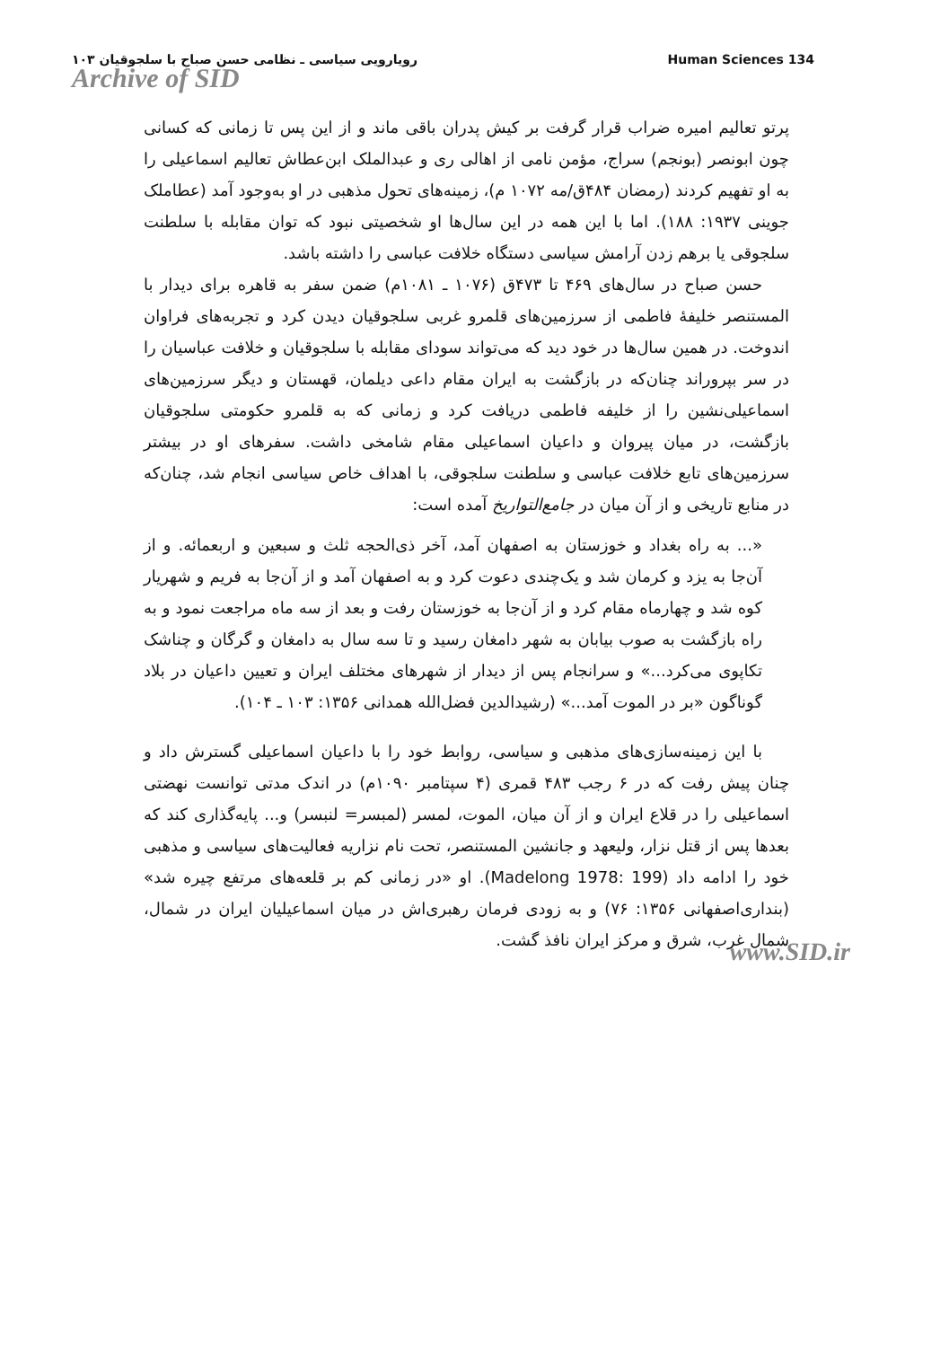رویارویی سیاسی ـ نظامی حسن صباح با سلجوقیان ۱۰۳ Human Sciences 134
Archive of SID
پرتو تعالیم امیره ضراب قرار گرفت بر کیش پدران باقی ماند و از این پس تا زمانی که کسانی چون ابونصر (بونجم) سراج، مؤمن نامی از اهالی ری و عبدالملک ابن‌عطاش تعالیم اسماعیلی را به او تفهیم کردند (رمضان ۴۸۴ق/مه ۱۰۷۲ م)، زمینه‌های تحول مذهبی در او به‌وجود آمد (عطاملک جوینی ۱۹۳۷: ۱۸۸). اما با این همه در این سال‌ها او شخصیتی نبود که توان مقابله با سلطنت سلجوقی یا برهم زدن آرامش سیاسی دستگاه خلافت عباسی را داشته باشد.
حسن صباح در سال‌های ۴۶۹ تا ۴۷۳ق (۱۰۷۶ ـ ۱۰۸۱م) ضمن سفر به قاهره برای دیدار با المستنصر خلیفهٔ فاطمی از سرزمین‌های قلمرو غربی سلجوقیان دیدن کرد و تجربه‌های فراوان اندوخت. در همین سال‌ها در خود دید که می‌تواند سودای مقابله با سلجوقیان و خلافت عباسیان را در سر بپروراند چنان‌که در بازگشت به ایران مقام داعی دیلمان، قهستان و دیگر سرزمین‌های اسماعیلی‌نشین را از خلیفه فاطمی دریافت کرد و زمانی که به قلمرو حکومتی سلجوقیان بازگشت، در میان پیروان و داعیان اسماعیلی مقام شامخی داشت. سفرهای او در بیشتر سرزمین‌های تابع خلافت عباسی و سلطنت سلجوقی، با اهداف خاص سیاسی انجام شد، چنان‌که در منابع تاریخی و از آن میان در جامع‌التواریخ آمده است:
«... به راه بغداد و خوزستان به اصفهان آمد، آخر ذی‌الحجه ثلث و سبعین و اربعمائه. و از آن‌جا به یزد و کرمان شد و یک‌چندی دعوت کرد و به اصفهان آمد و از آن‌جا به فریم و شهریار کوه شد و چهارماه مقام کرد و از آن‌جا به خوزستان رفت و بعد از سه ماه مراجعت نمود و به راه بازگشت به صوب بیابان به شهر دامغان رسید و تا سه سال به دامغان و گرگان و چناشک تکاپوی می‌کرد...» و سرانجام پس از دیدار از شهرهای مختلف ایران و تعیین داعیان در بلاد گوناگون «بر در الموت آمد...» (رشیدالدین فضل‌الله همدانی ۱۳۵۶: ۱۰۳ ـ ۱۰۴).
با این زمینه‌سازی‌های مذهبی و سیاسی، روابط خود را با داعیان اسماعیلی گسترش داد و چنان پیش رفت که در ۶ رجب ۴۸۳ قمری (۴ سپتامبر ۱۰۹۰م) در اندک مدتی توانست نهضتی اسماعیلی را در قلاع ایران و از آن میان، الموت، لمسر (لمبسر= لنبسر) و... پایه‌گذاری کند که بعدها پس از قتل نزار، ولیعهد و جانشین المستنصر، تحت نام نزاریه فعالیت‌های سیاسی و مذهبی خود را ادامه داد (Madelong 1978: 199). او «در زمانی کم بر قلعه‌های مرتفع چیره شد» (بنداری‌اصفهانی ۱۳۵۶: ۷۶) و به زودی فرمان رهبری‌اش در میان اسماعیلیان ایران در شمال، شمال غرب، شرق و مرکز ایران نافذ گشت.
www.SID.ir